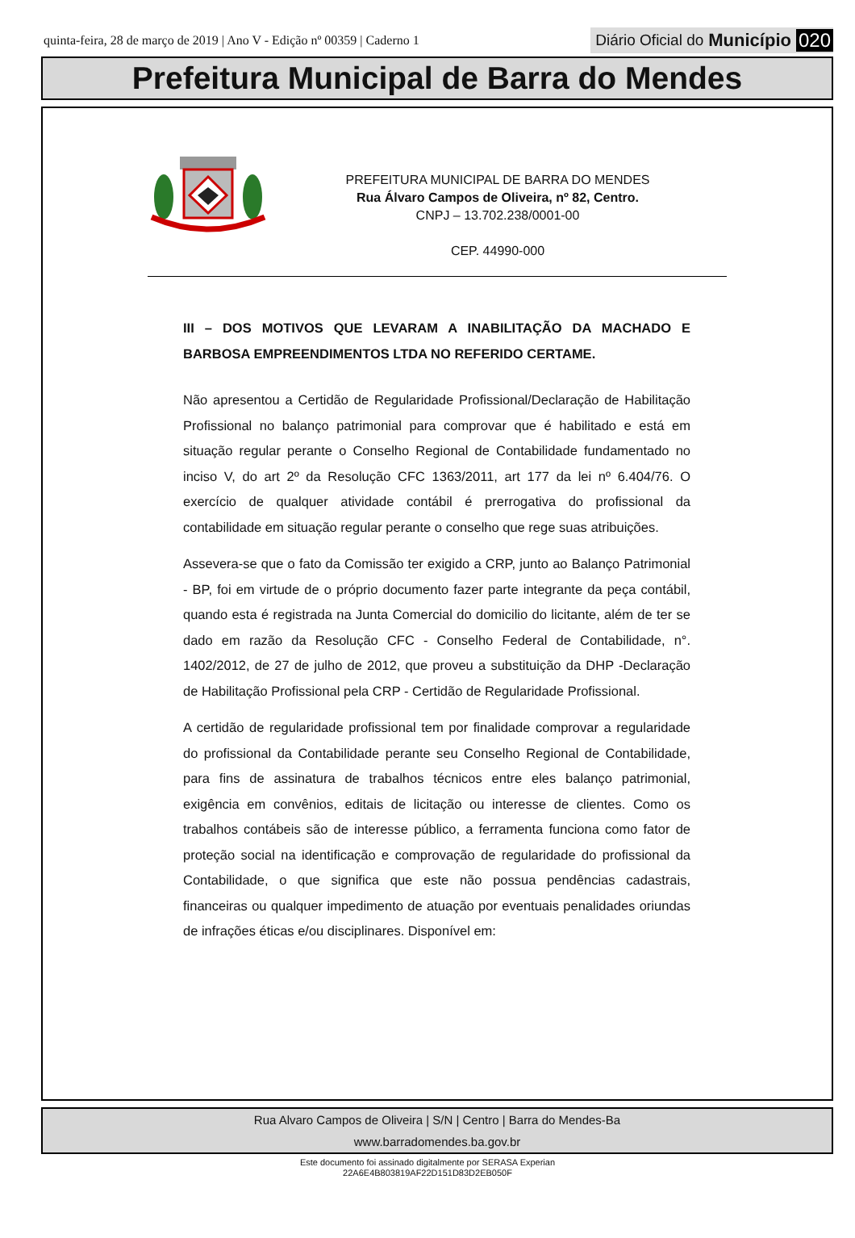quinta-feira, 28 de março de 2019 | Ano V - Edição nº 00359 | Caderno 1
Diário Oficial do Município 020
Prefeitura Municipal de Barra do Mendes
PREFEITURA MUNICIPAL DE BARRA DO MENDES
Rua Álvaro Campos de Oliveira, nº 82, Centro.
CNPJ – 13.702.238/0001-00
CEP. 44990-000
III – DOS MOTIVOS QUE LEVARAM A INABILITAÇÃO DA MACHADO E BARBOSA EMPREENDIMENTOS LTDA NO REFERIDO CERTAME.
Não apresentou a Certidão de Regularidade Profissional/Declaração de Habilitação Profissional no balanço patrimonial para comprovar que é habilitado e está em situação regular perante o Conselho Regional de Contabilidade fundamentado no inciso V, do art 2º da Resolução CFC 1363/2011, art 177 da lei nº 6.404/76. O exercício de qualquer atividade contábil é prerrogativa do profissional da contabilidade em situação regular perante o conselho que rege suas atribuições.
Assevera-se que o fato da Comissão ter exigido a CRP, junto ao Balanço Patrimonial - BP, foi em virtude de o próprio documento fazer parte integrante da peça contábil, quando esta é registrada na Junta Comercial do domicilio do licitante, além de ter se dado em razão da Resolução CFC - Conselho Federal de Contabilidade, n°. 1402/2012, de 27 de julho de 2012, que proveu a substituição da DHP -Declaração de Habilitação Profissional pela CRP - Certidão de Regularidade Profissional.
A certidão de regularidade profissional tem por finalidade comprovar a regularidade do profissional da Contabilidade perante seu Conselho Regional de Contabilidade, para fins de assinatura de trabalhos técnicos entre eles balanço patrimonial, exigência em convênios, editais de licitação ou interesse de clientes. Como os trabalhos contábeis são de interesse público, a ferramenta funciona como fator de proteção social na identificação e comprovação de regularidade do profissional da Contabilidade, o que significa que este não possua pendências cadastrais, financeiras ou qualquer impedimento de atuação por eventuais penalidades oriundas de infrações éticas e/ou disciplinares. Disponível em:
Rua Alvaro Campos de Oliveira | S/N | Centro | Barra do Mendes-Ba
www.barradomendes.ba.gov.br
Este documento foi assinado digitalmente por SERASA Experian
22A6E4B803819AF22D151D83D2EB050F